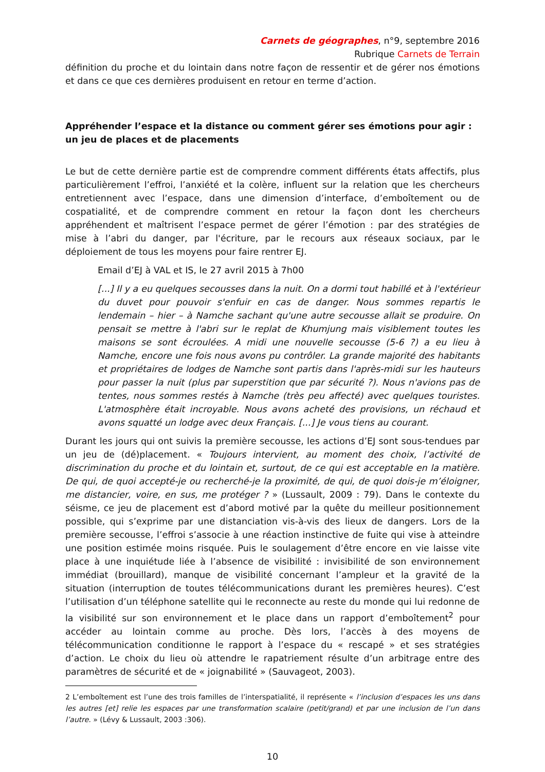Carnets de géographes, n°9, septembre 2016
Rubrique Carnets de Terrain
définition du proche et du lointain dans notre façon de ressentir et de gérer nos émotions et dans ce que ces dernières produisent en retour en terme d’action.
Appréhender l’espace et la distance ou comment gérer ses émotions pour agir : un jeu de places et de placements
Le but de cette dernière partie est de comprendre comment différents états affectifs, plus particulièrement l’effroi, l’anxiété et la colère, influent sur la relation que les chercheurs entretiennent avec l’espace, dans une dimension d’interface, d’emboîtement ou de cospatialité, et de comprendre comment en retour la façon dont les chercheurs appréhendent et maîtrisent l’espace permet de gérer l’émotion : par des stratégies de mise à l’abri du danger, par l'écriture, par le recours aux réseaux sociaux, par le déploiement de tous les moyens pour faire rentrer EJ.
Email d’EJ à VAL et IS, le 27 avril 2015 à 7h00
[...] Il y a eu quelques secousses dans la nuit. On a dormi tout habillé et à l'extérieur du duvet pour pouvoir s'enfuir en cas de danger. Nous sommes repartis le lendemain – hier – à Namche sachant qu'une autre secousse allait se produire. On pensait se mettre à l'abri sur le replat de Khumjung mais visiblement toutes les maisons se sont écroulées. A midi une nouvelle secousse (5-6 ?) a eu lieu à Namche, encore une fois nous avons pu contrôler. La grande majorité des habitants et propriétaires de lodges de Namche sont partis dans l'après-midi sur les hauteurs pour passer la nuit (plus par superstition que par sécurité ?). Nous n'avions pas de tentes, nous sommes restés à Namche (très peu affecté) avec quelques touristes. L'atmosphère était incroyable. Nous avons acheté des provisions, un réchaud et avons squatté un lodge avec deux Français. [...] Je vous tiens au courant.
Durant les jours qui ont suivis la première secousse, les actions d’EJ sont sous-tendues par un jeu de (dé)placement. « Toujours intervient, au moment des choix, l’activité de discrimination du proche et du lointain et, surtout, de ce qui est acceptable en la matière. De qui, de quoi accepté-je ou recherché-je la proximité, de qui, de quoi dois-je m’éloigner, me distancier, voire, en sus, me protéger ? » (Lussault, 2009 : 79). Dans le contexte du séisme, ce jeu de placement est d’abord motivé par la quête du meilleur positionnement possible, qui s’exprime par une distanciation vis-à-vis des lieux de dangers. Lors de la première secousse, l’effroi s’associe à une réaction instinctive de fuite qui vise à atteindre une position estimée moins risquée. Puis le soulagement d’être encore en vie laisse vite place à une inquiétude liée à l’absence de visibilité : invisibilité de son environnement immédiat (brouillard), manque de visibilité concernant l’ampleur et la gravité de la situation (interruption de toutes télécommunications durant les premières heures). C’est l’utilisation d’un téléphone satellite qui le reconnecte au reste du monde qui lui redonne de la visibilité sur son environnement et le place dans un rapport d’emboîtement<sup>2</sup> pour accéder au lointain comme au proche. Dès lors, l’accès à des moyens de télécommunication conditionne le rapport à l’espace du « rescapé » et ses stratégies d’action. Le choix du lieu où attendre le rapatriement résulte d’un arbitrage entre des paramètres de sécurité et de « joignabilité » (Sauvageot, 2003).
2 L’emboîtement est l’une des trois familles de l’interspatialité, il représente « l’inclusion d’espaces les uns dans les autres [et] relie les espaces par une transformation scalaire (petit/grand) et par une inclusion de l’un dans l’autre. » (Lévy & Lussault, 2003 :306).
10